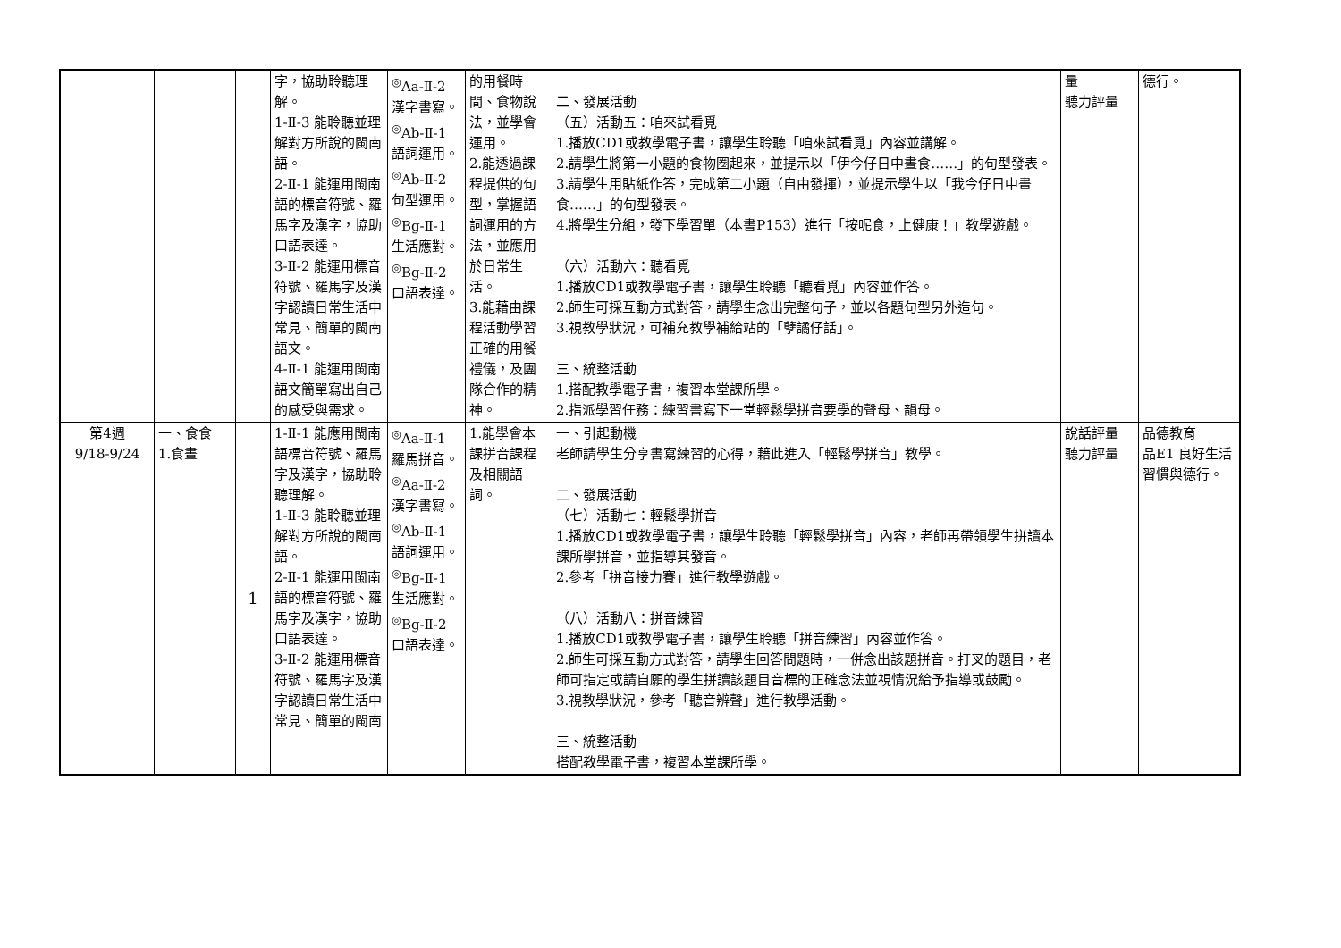| | | | 字，協助聆聽理解。 1-Ⅱ-3 能聆聽並理解對方所說的閩南語。 2-Ⅱ-1 能運用閩南語的標音符號、羅馬字及漢字，協助口語表達。 3-Ⅱ-2 能運用標音符號、羅馬字及漢字認讀日常生活中常見、簡單的閩南語文。 4-Ⅱ-1 能運用閩南語文簡單寫出自己的感受與需求。 | <sup>◎</sup>Aa-Ⅱ-2 漢字書寫。 <sup>◎</sup>Ab-Ⅱ-1 語詞運用。 <sup>◎</sup>Ab-Ⅱ-2 句型運用。 <sup>◎</sup>Bg-Ⅱ-1 生活應對。 <sup>◎</sup>Bg-Ⅱ-2 口語表達。 | 的用餐時間、食物說法，並學會運用。 2.能透過課程提供的句型，掌握語詞運用的方法，並應用於日常生活。 3.能藉由課程活動學習正確的用餐禮儀，及團隊合作的精神。 | 二、發展活動 （五）活動五：咱來試看覓 1.播放CD1或教學電子書，讓學生聆聽「咱來試看覓」內容並講解。 2.請學生將第一小題的食物圈起來，並提示以「伊今仔日中晝食……」的句型發表。 3.請學生用貼紙作答，完成第二小題（自由發揮），並提示學生以「我今仔日中晝食……」的句型發表。 4.將學生分組，發下學習單（本書P153）進行「按呢食，上健康！」教學遊戲。 （六）活動六：聽看覓 1.播放CD1或教學電子書，讓學生聆聽「聽看覓」內容並作答。 2.師生可採互動方式對答，請學生念出完整句子，並以各題句型另外造句。 3.視教學狀況，可補充教學補給站的「孽譎仔話」。 三、統整活動 1.搭配教學電子書，複習本堂課所學。 2.指派學習任務：練習書寫下一堂輕鬆學拼音要學的聲母、韻母。 | 量 聽力評量 | 德行。 |
| 第4週 9/18-9/24 | 一、食食 1.食晝 | 1 | 1-Ⅱ-1 能應用閩南語標音符號、羅馬字及漢字，協助聆聽理解。 1-Ⅱ-3 能聆聽並理解對方所說的閩南語。 2-Ⅱ-1 能運用閩南語的標音符號、羅馬字及漢字，協助口語表達。 3-Ⅱ-2 能運用標音符號、羅馬字及漢字認讀日常生活中常見、簡單的閩南 | <sup>◎</sup>Aa-Ⅱ-1 羅馬拼音。 <sup>◎</sup>Aa-Ⅱ-2 漢字書寫。 <sup>◎</sup>Ab-Ⅱ-1 語詞運用。 <sup>◎</sup>Bg-Ⅱ-1 生活應對。 <sup>◎</sup>Bg-Ⅱ-2 口語表達。 | 1.能學會本課拼音課程及相關語詞。 | 一、引起動機 老師請學生分享書寫練習的心得，藉此進入「輕鬆學拼音」教學。 二、發展活動 （七）活動七：輕鬆學拼音 1.播放CD1或教學電子書，讓學生聆聽「輕鬆學拼音」內容，老師再帶領學生拼讀本課所學拼音，並指導其發音。 2.參考「拼音接力賽」進行教學遊戲。 （八）活動八：拼音練習 1.播放CD1或教學電子書，讓學生聆聽「拼音練習」內容並作答。 2.師生可採互動方式對答，請學生回答問題時，一併念出該題拼音。打叉的題目，老師可指定或請自願的學生拼讀該題目音標的正確念法並視情況給予指導或鼓勵。 3.視教學狀況，參考「聽音辨聲」進行教學活動。 三、統整活動 搭配教學電子書，複習本堂課所學。 | 說話評量 聽力評量 | 品德教育 品E1 良好生活習慣與德行。 |